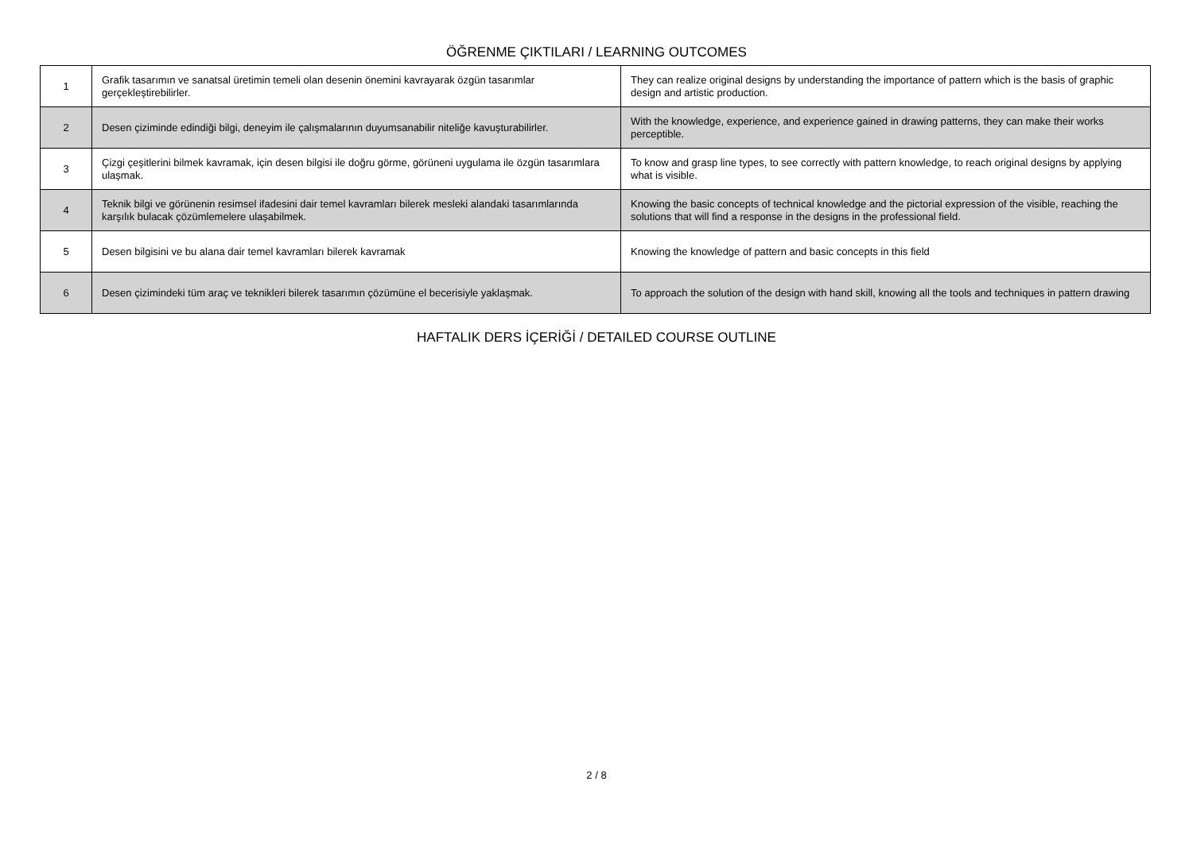ÖĞRENME ÇIKTILARI / LEARNING OUTCOMES
| 1 | Grafik tasarımın ve sanatsal üretimin temeli olan desenin önemini kavrayarak özgün tasarımlar gerçekleştirebilirler. | They can realize original designs by understanding the importance of pattern which is the basis of graphic design and artistic production. |
| 2 | Desen çiziminde edindiği bilgi, deneyim ile çalışmalarının duyumsanabilir niteliğe kavuşturabilirler. | With the knowledge, experience, and experience gained in drawing patterns, they can make their works perceptible. |
| 3 | Çizgi çeşitlerini bilmek kavramak, için desen bilgisi ile doğru görme, görüneni uygulama ile özgün tasarımlara ulaşmak. | To know and grasp line types, to see correctly with pattern knowledge, to reach original designs by applying what is visible. |
| 4 | Teknik bilgi ve görünenin resimsel ifadesini dair temel kavramları bilerek mesleki alandaki tasarımlarında karşılık bulacak çözümlemelere ulaşabilmek. | Knowing the basic concepts of technical knowledge and the pictorial expression of the visible, reaching the solutions that will find a response in the designs in the professional field. |
| 5 | Desen bilgisini ve bu alana dair temel kavramları bilerek kavramak | Knowing the knowledge of pattern and basic concepts in this field |
| 6 | Desen çizimindeki tüm araç ve teknikleri bilerek tasarımın çözümüne el becerisiyle yaklaşmak. | To approach the solution of the design with hand skill, knowing all the tools and techniques in pattern drawing |
HAFTALIK DERS İÇERİĞİ / DETAILED COURSE OUTLINE
2 / 8